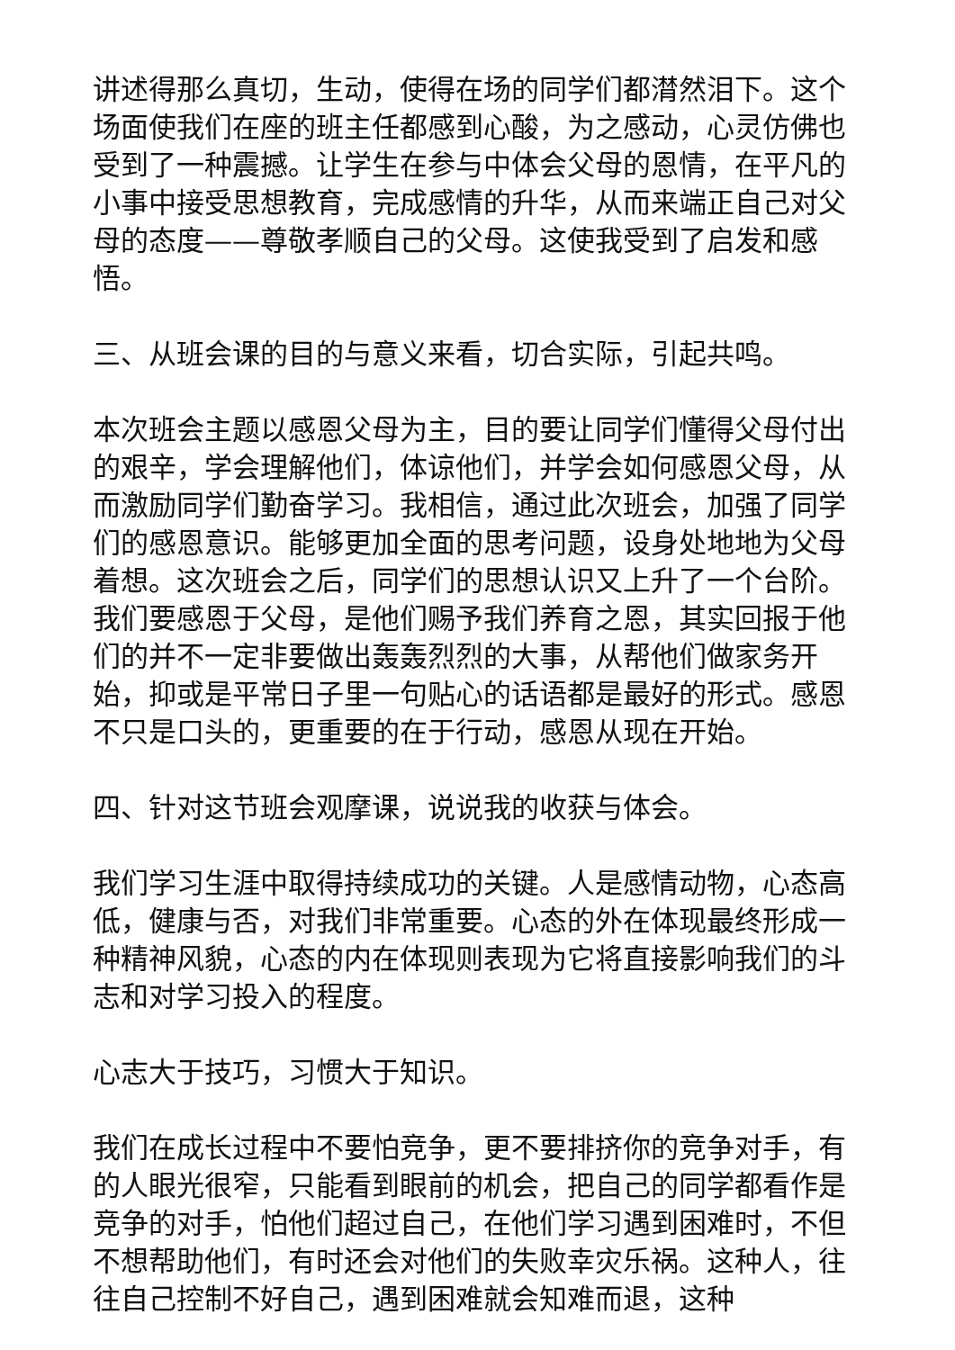讲述得那么真切，生动，使得在场的同学们都潸然泪下。这个场面使我们在座的班主任都感到心酸，为之感动，心灵仿佛也受到了一种震撼。让学生在参与中体会父母的恩情，在平凡的小事中接受思想教育，完成感情的升华，从而来端正自己对父母的态度——尊敬孝顺自己的父母。这使我受到了启发和感悟。
三、从班会课的目的与意义来看，切合实际，引起共鸣。
本次班会主题以感恩父母为主，目的要让同学们懂得父母付出的艰辛，学会理解他们，体谅他们，并学会如何感恩父母，从而激励同学们勤奋学习。我相信，通过此次班会，加强了同学们的感恩意识。能够更加全面的思考问题，设身处地地为父母着想。这次班会之后，同学们的思想认识又上升了一个台阶。我们要感恩于父母，是他们赐予我们养育之恩，其实回报于他们的并不一定非要做出轰轰烈烈的大事，从帮他们做家务开始，抑或是平常日子里一句贴心的话语都是最好的形式。感恩不只是口头的，更重要的在于行动，感恩从现在开始。
四、针对这节班会观摩课，说说我的收获与体会。
我们学习生涯中取得持续成功的关键。人是感情动物，心态高低，健康与否，对我们非常重要。心态的外在体现最终形成一种精神风貌，心态的内在体现则表现为它将直接影响我们的斗志和对学习投入的程度。
心志大于技巧，习惯大于知识。
我们在成长过程中不要怕竞争，更不要排挤你的竞争对手，有的人眼光很窄，只能看到眼前的机会，把自己的同学都看作是竞争的对手，怕他们超过自己，在他们学习遇到困难时，不但不想帮助他们，有时还会对他们的失败幸灾乐祸。这种人，往往自己控制不好自己，遇到困难就会知难而退，这种